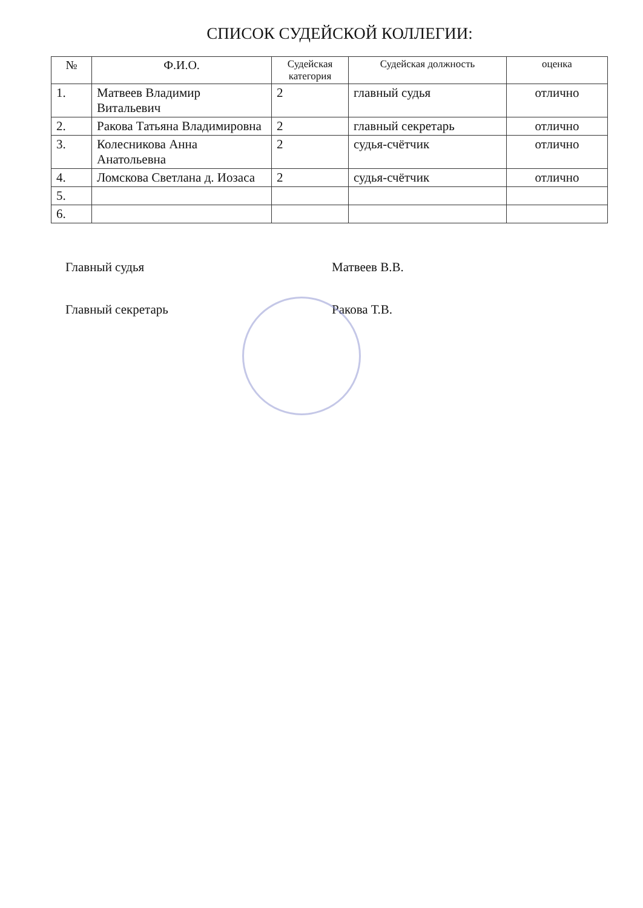СПИСОК СУДЕЙСКОЙ КОЛЛЕГИИ:
| № | Ф.И.О. | Судейская категория | Судейская должность | оценка |
| --- | --- | --- | --- | --- |
| 1. | Матвеев Владимир Витальевич | 2 | главный судья | отлично |
| 2. | Ракова Татьяна Владимировна | 2 | главный секретарь | отлично |
| 3. | Колесникова Анна Анатольевна | 2 | судья-счётчик | отлично |
| 4. | Ломскова Светлана д. Иозаса | 2 | судья-счётчик | отлично |
| 5. | | | | |
| 6. | | | | |
Главный судья Матвеев В.В.
Главный секретарь Ракова Т.В.